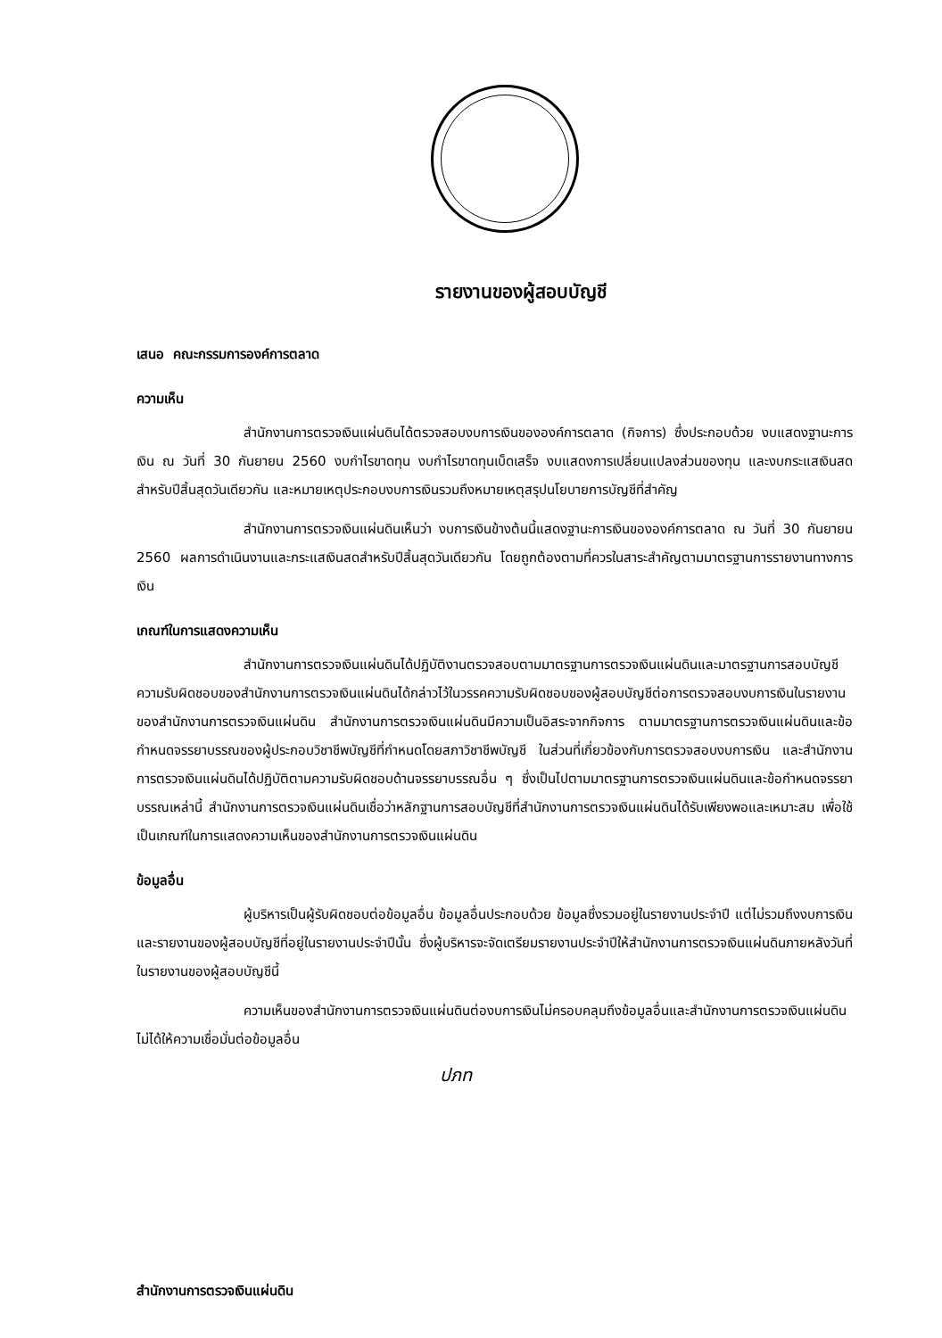รายงานของผู้สอบบัญชี
เสนอ คณะกรรมการองค์การตลาด
ความเห็น
สำนักงานการตรวจเงินแผ่นดินได้ตรวจสอบงบการเงินขององค์การตลาด (กิจการ) ซึ่งประกอบด้วย งบแสดงฐานะการเงิน ณ วันที่ 30 กันยายน 2560 งบกำไรขาดทุน งบกำไรขาดทุนเบ็ดเสร็จ งบแสดงการเปลี่ยนแปลงส่วนของทุน และงบกระแสเงินสดสำหรับปีสิ้นสุดวันเดียวกัน และหมายเหตุประกอบงบการเงินรวมถึงหมายเหตุสรุปนโยบายการบัญชีที่สำคัญ
สำนักงานการตรวจเงินแผ่นดินเห็นว่า งบการเงินข้างต้นนี้แสดงฐานะการเงินขององค์การตลาด ณ วันที่ 30 กันยายน 2560 ผลการดำเนินงานและกระแสเงินสดสำหรับปีสิ้นสุดวันเดียวกัน โดยถูกต้องตามที่ควรในสาระสำคัญตามมาตรฐานการรายงานทางการเงิน
เกณฑ์ในการแสดงความเห็น
สำนักงานการตรวจเงินแผ่นดินได้ปฏิบัติงานตรวจสอบตามมาตรฐานการตรวจเงินแผ่นดินและมาตรฐานการสอบบัญชี ความรับผิดชอบของสำนักงานการตรวจเงินแผ่นดินได้กล่าวไว้ในวรรคความรับผิดชอบของผู้สอบบัญชีต่อการตรวจสอบงบการเงินในรายงานของสำนักงานการตรวจเงินแผ่นดิน สำนักงานการตรวจเงินแผ่นดินมีความเป็นอิสระจากกิจการ ตามมาตรฐานการตรวจเงินแผ่นดินและข้อกำหนดจรรยาบรรณของผู้ประกอบวิชาชีพบัญชีที่กำหนดโดยสภาวิชาชีพบัญชี ในส่วนที่เกี่ยวข้องกับการตรวจสอบงบการเงิน และสำนักงานการตรวจเงินแผ่นดินได้ปฏิบัติตามความรับผิดชอบด้านจรรยาบรรณอื่น ๆ ซึ่งเป็นไปตามมาตรฐานการตรวจเงินแผ่นดินและข้อกำหนดจรรยาบรรณเหล่านี้ สำนักงานการตรวจเงินแผ่นดินเชื่อว่าหลักฐานการสอบบัญชีที่สำนักงานการตรวจเงินแผ่นดินได้รับเพียงพอและเหมาะสม เพื่อใช้เป็นเกณฑ์ในการแสดงความเห็นของสำนักงานการตรวจเงินแผ่นดิน
ข้อมูลอื่น
ผู้บริหารเป็นผู้รับผิดชอบต่อข้อมูลอื่น ข้อมูลอื่นประกอบด้วย ข้อมูลซึ่งรวมอยู่ในรายงานประจำปี แต่ไม่รวมถึงงบการเงินและรายงานของผู้สอบบัญชีที่อยู่ในรายงานประจำปีนั้น ซึ่งผู้บริหารจะจัดเตรียมรายงานประจำปีให้สำนักงานการตรวจเงินแผ่นดินภายหลังวันที่ในรายงานของผู้สอบบัญชีนี้
ความเห็นของสำนักงานการตรวจเงินแผ่นดินต่องบการเงินไม่ครอบคลุมถึงข้อมูลอื่นและสำนักงานการตรวจเงินแผ่นดินไม่ได้ให้ความเชื่อมั่นต่อข้อมูลอื่น
ปภท
สำนักงานการตรวจเงินแผ่นดิน